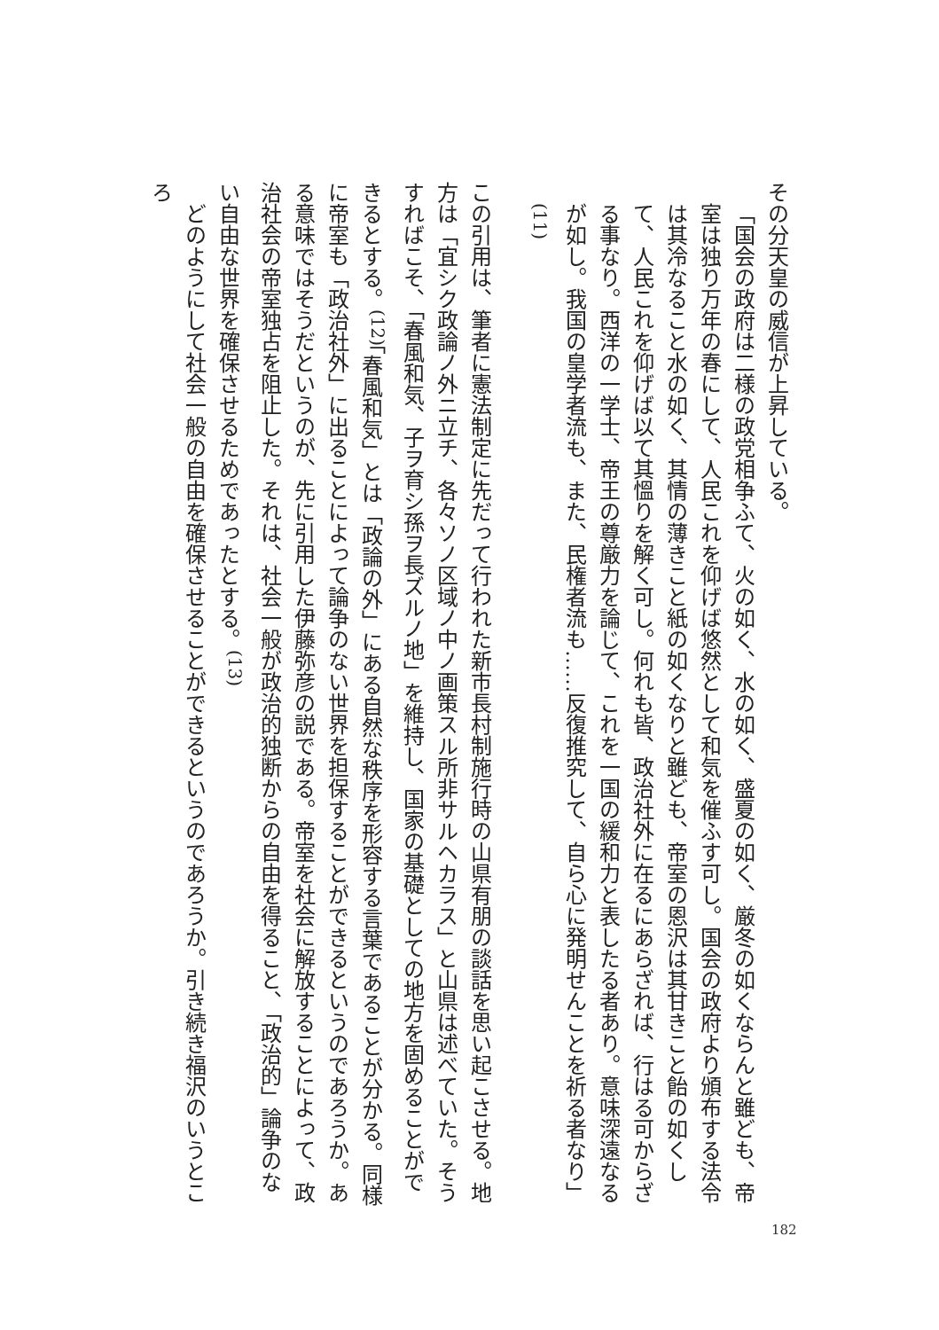その分天皇の威信が上昇している。
「国会の政府は二様の政党相争ふて、火の如く、水の如く、盛夏の如く、厳冬の如くならんと雖ども、帝室は独り万年の春にして、人民これを仰げば悠然として和気を催ふす可し。国会の政府より頒布する法令は其冷なること水の如く、其情の薄きこと紙の如くなりと雖ども、帝室の恩沢は其甘きこと飴の如くして、人民これを仰げば以て其慍りを解く可し。何れも皆、政治社外に在るにあらざれば、行はる可からざる事なり。西洋の一学士、帝王の尊厳力を論じて、これを一国の緩和力と表したる者あり。意味深遠なるが如し。我国の皇学者流も、また、民権者流も……反復推究して、自ら心に発明せんことを祈る者なり」<sup>(11)</sup>
この引用は、筆者に憲法制定に先だって行われた新市長村制施行時の山県有朋の談話を思い起こさせる。地方は「宜シク政論ノ外ニ立チ、各々ソノ区域ノ中ノ画策スル所非サルヘカラス」と山県は述べていた。そうすればこそ、「春風和気、子ヲ育シ孫ヲ長ズルノ地」を維持し、国家の基礎としての地方を固めることができるとする。<sup>(12)</sup>「春風和気」とは「政論の外」にある自然な秩序を形容する言葉であることが分かる。同様に帝室も「政治社外」に出ることによって論争のない世界を担保することができるというのであろうか。ある意味ではそうだというのが、先に引用した伊藤弥彦の説である。帝室を社会に解放することによって、政治社会の帝室独占を阻止した。それは、社会一般が政治的独断からの自由を得ること、「政治的」論争のない自由な世界を確保させるためであったとする。<sup>(13)</sup>
　どのようにして社会一般の自由を確保させることができるというのであろうか。引き続き福沢のいうところ
182